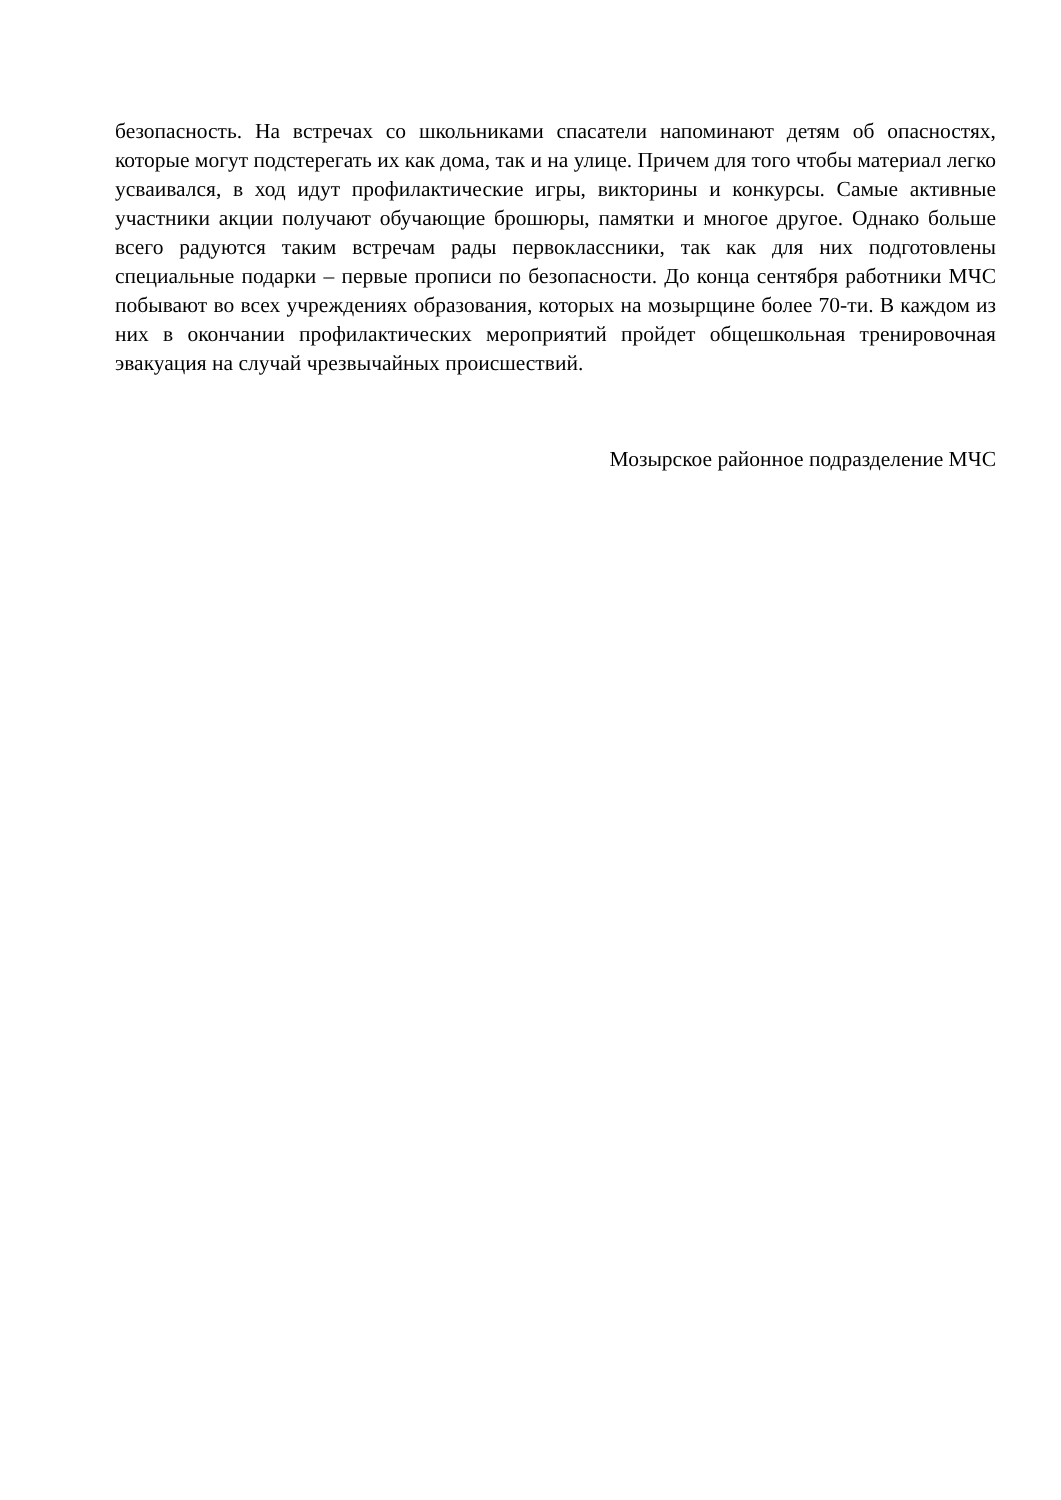безопасность. На встречах со школьниками спасатели напоминают детям об опасностях, которые могут подстерегать их как дома, так и на улице. Причем для того чтобы материал легко усваивался, в ход идут профилактические игры, викторины и конкурсы. Самые активные участники акции получают обучающие брошюры, памятки и многое другое. Однако больше всего радуются таким встречам рады первоклассники, так как для них подготовлены специальные подарки – первые прописи по безопасности. До конца сентября работники МЧС побывают во всех учреждениях образования, которых на мозырщине более 70-ти. В каждом из них в окончании профилактических мероприятий пройдет общешкольная тренировочная эвакуация на случай чрезвычайных происшествий.
Мозырское районное подразделение МЧС